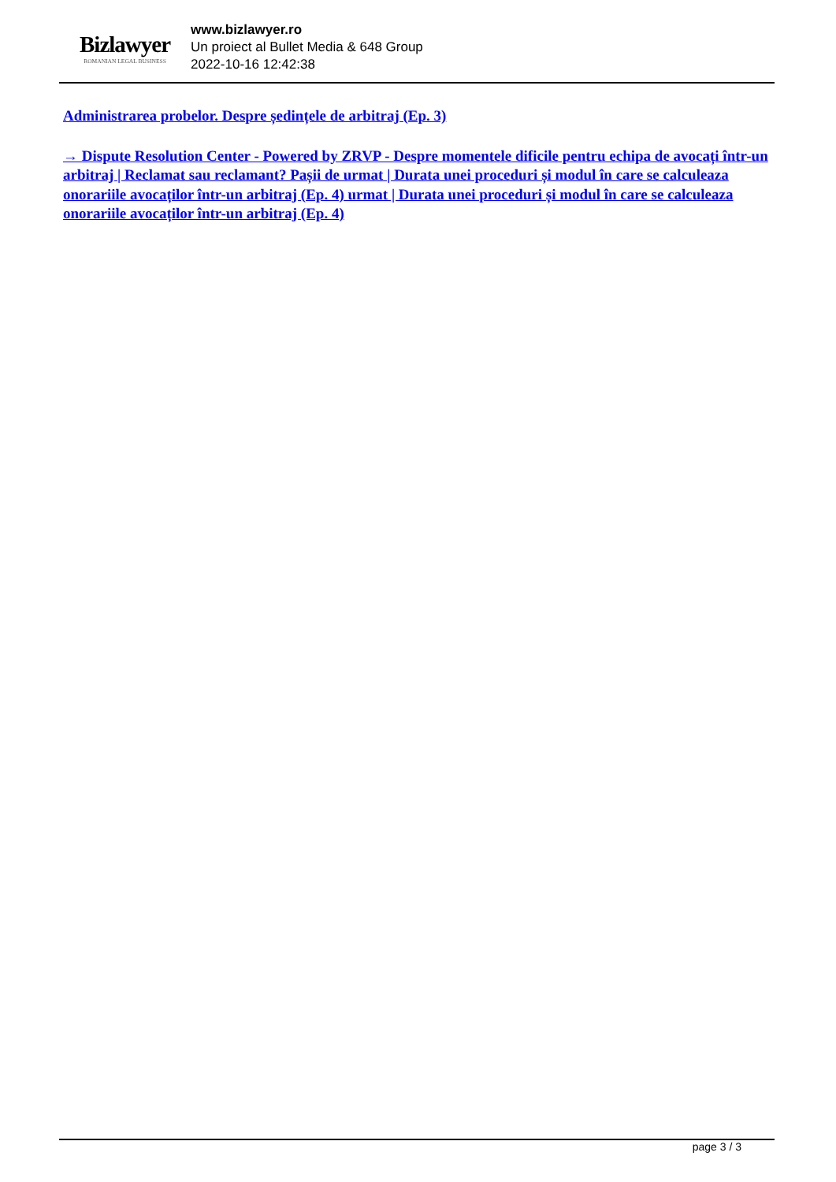Bizlawyer
ROMANIAN LEGAL BUSINESS
www.bizlawyer.ro
Un proiect al Bullet Media & 648 Group
2022-10-16 12:42:38
Administrarea probelor. Despre ședințele de arbitraj (Ep. 3)
→ Dispute Resolution Center - Powered by ZRVP - Despre momentele dificile pentru echipa de avocați într-un arbitraj | Reclamat sau reclamant? Pașii de urmat | Durata unei proceduri și modul în care se calculeaza onorariile avocaților într-un arbitraj (Ep. 4) urmat | Durata unei proceduri și modul în care se calculeaza onorariile avocaților într-un arbitraj (Ep. 4)
page 3 / 3